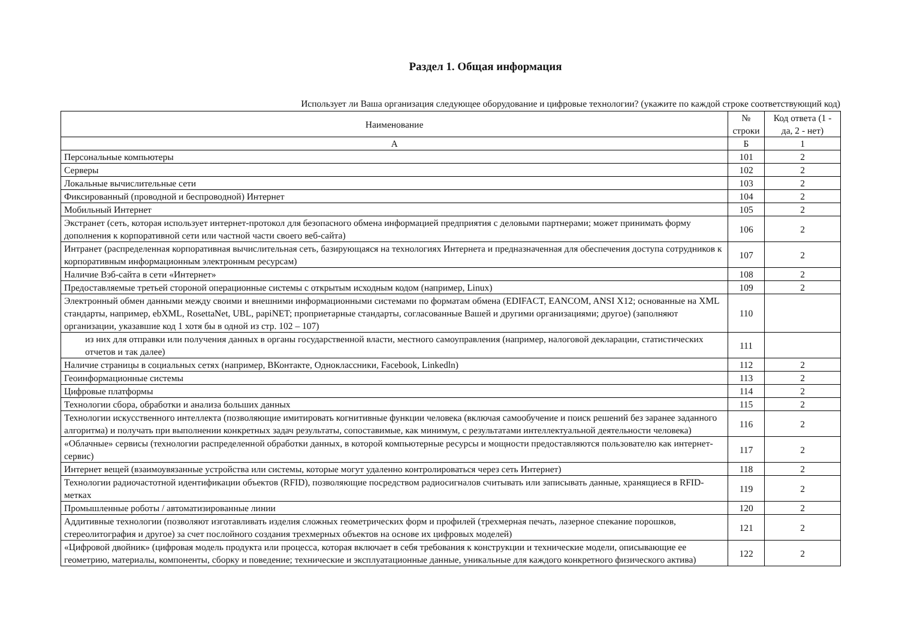Раздел 1. Общая информация
Использует ли Ваша организация следующее оборудование и цифровые технологии? (укажите по каждой строке соответствующий код)
| Наименование | № строки | Код ответа (1 - да, 2 - нет) |
| --- | --- | --- |
| А | Б | 1 |
| Персональные компьютеры | 101 | 2 |
| Серверы | 102 | 2 |
| Локальные вычислительные сети | 103 | 2 |
| Фиксированный (проводной и беспроводной) Интернет | 104 | 2 |
| Мобильный Интернет | 105 | 2 |
| Экстранет (сеть, которая использует интернет-протокол для безопасного обмена информацией предприятия с деловыми партнерами; может принимать форму дополнения к корпоративной сети или частной части своего веб-сайта) | 106 | 2 |
| Интранет (распределенная корпоративная вычислительная сеть, базирующаяся на технологиях Интернета и предназначенная для обеспечения доступа сотрудников к корпоративным информационным электронным ресурсам) | 107 | 2 |
| Наличие Вэб-сайта в сети «Интернет» | 108 | 2 |
| Предоставляемые третьей стороной операционные системы с открытым исходным кодом (например, Linux) | 109 | 2 |
| Электронный обмен данными между своими и внешними информационными системами по форматам обмена (EDIFACT, EANCOM, ANSI X12; основанные на XML стандарты, например, ebXML, RosettaNet, UBL, papiNET; проприетарные стандарты, согласованные Вашей и другими организациями; другое) (заполняют организации, указавшие код 1 хотя бы в одной из стр. 102 – 107) | 110 | |
| из них для отправки или получения данных в органы государственной власти, местного самоуправления (например, налоговой декларации, статистических отчетов и так далее) | 111 | |
| Наличие страницы в социальных сетях (например, ВКонтакте, Одноклассники, Facebook, Linkedln) | 112 | 2 |
| Геоинформационные системы | 113 | 2 |
| Цифровые платформы | 114 | 2 |
| Технологии сбора, обработки и анализа больших данных | 115 | 2 |
| Технологии искусственного интеллекта (позволяющие имитировать когнитивные функции человека (включая самообучение и поиск решений без заранее заданного алгоритма) и получать при выполнении конкретных задач результаты, сопоставимые, как минимум, с результатами интеллектуальной деятельности человека) | 116 | 2 |
| «Облачные» сервисы (технологии распределенной обработки данных, в которой компьютерные ресурсы и мощности предоставляются пользователю как интернет-сервис) | 117 | 2 |
| Интернет вещей (взаимоувязанные устройства или системы, которые могут удаленно контролироваться через сеть Интернет) | 118 | 2 |
| Технологии радиочастотной идентификации объектов (RFID), позволяющие посредством радиосигналов считывать или записывать данные, хранящиеся в RFID-метках | 119 | 2 |
| Промышленные роботы / автоматизированные линии | 120 | 2 |
| Аддитивные технологии (позволяют изготавливать изделия сложных геометрических форм и профилей (трехмерная печать, лазерное спекание порошков, стереолитография и другое) за счет послойного создания трехмерных объектов на основе их цифровых моделей) | 121 | 2 |
| «Цифровой двойник» (цифровая модель продукта или процесса, которая включает в себя требования к конструкции и технические модели, описывающие ее геометрию, материалы, компоненты, сборку и поведение; технические и эксплуатационные данные, уникальные для каждого конкретного физического актива) | 122 | 2 |